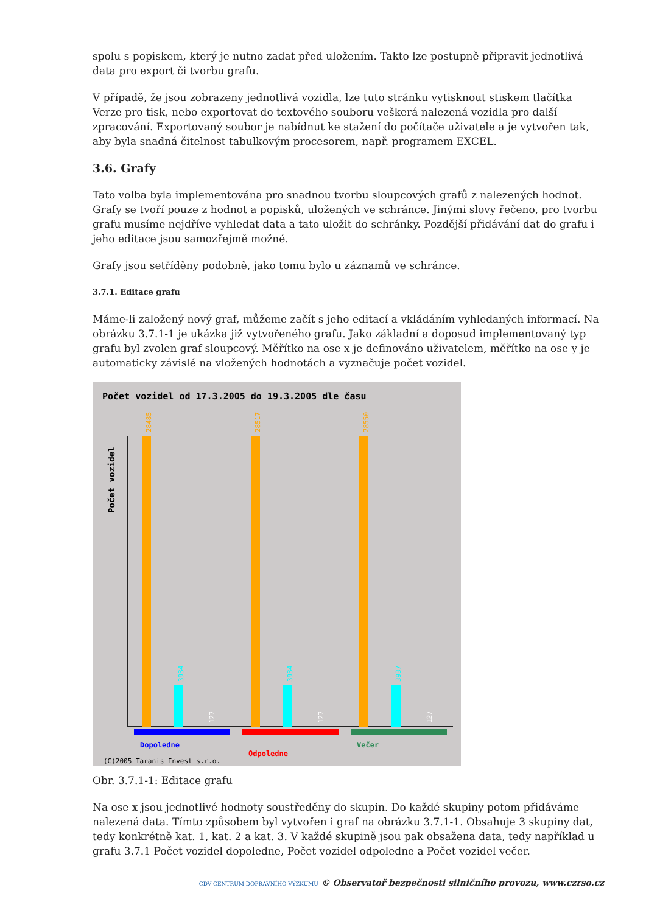spolu s popiskem, který je nutno zadat před uložením. Takto lze postupně připravit jednotlivá data pro export či tvorbu grafu.
V případě, že jsou zobrazeny jednotlivá vozidla, lze tuto stránku vytisknout stiskem tlačítka Verze pro tisk, nebo exportovat do textového souboru veškerá nalezená vozidla pro další zpracování. Exportovaný soubor je nabídnut ke stažení do počítače uživatele a je vytvořen tak, aby byla snadná čitelnost tabulkovým procesorem, např. programem EXCEL.
3.6. Grafy
Tato volba byla implementována pro snadnou tvorbu sloupcových grafů z nalezených hodnot. Grafy se tvoří pouze z hodnot a popisků, uložených ve schránce. Jinými slovy řečeno, pro tvorbu grafu musíme nejdříve vyhledat data a tato uložit do schránky. Pozdější přidávání dat do grafu i jeho editace jsou samozřejmě možné.
Grafy jsou setříděny podobně, jako tomu bylo u záznamů ve schránce.
3.7.1. Editace grafu
Máme-li založený nový graf, můžeme začít s jeho editací a vkládáním vyhledaných informací. Na obrázku 3.7.1-1 je ukázka již vytvořeného grafu. Jako základní a doposud implementovaný typ grafu byl zvolen graf sloupcový. Měřítko na ose x je definováno uživatelem, měřítko na ose y je automaticky závislé na vložených hodnotách a vyznačuje počet vozidel.
Počet vozidel od 17.3.2005 do 19.3.2005 dle času
Počet vozidel
28485
28517
28550
3934
3934
3937
127
127
127
Dopoledne
Odpoledne
Večer
(C)2005 Taranis Invest s.r.o.
Obr. 3.7.1-1: Editace grafu
Na ose x jsou jednotlivé hodnoty soustředěny do skupin. Do každé skupiny potom přidáváme nalezená data. Tímto způsobem byl vytvořen i graf na obrázku 3.7.1-1. Obsahuje 3 skupiny dat, tedy konkrétně kat. 1, kat. 2 a kat. 3. V každé skupině jsou pak obsažena data, tedy například u grafu 3.7.1 Počet vozidel dopoledne, Počet vozidel odpoledne a Počet vozidel večer.
CDV CENTRUM DOPRAVNÍHO VÝZKUMU © Observatoř bezpečnosti silničního provozu, www.czrso.cz